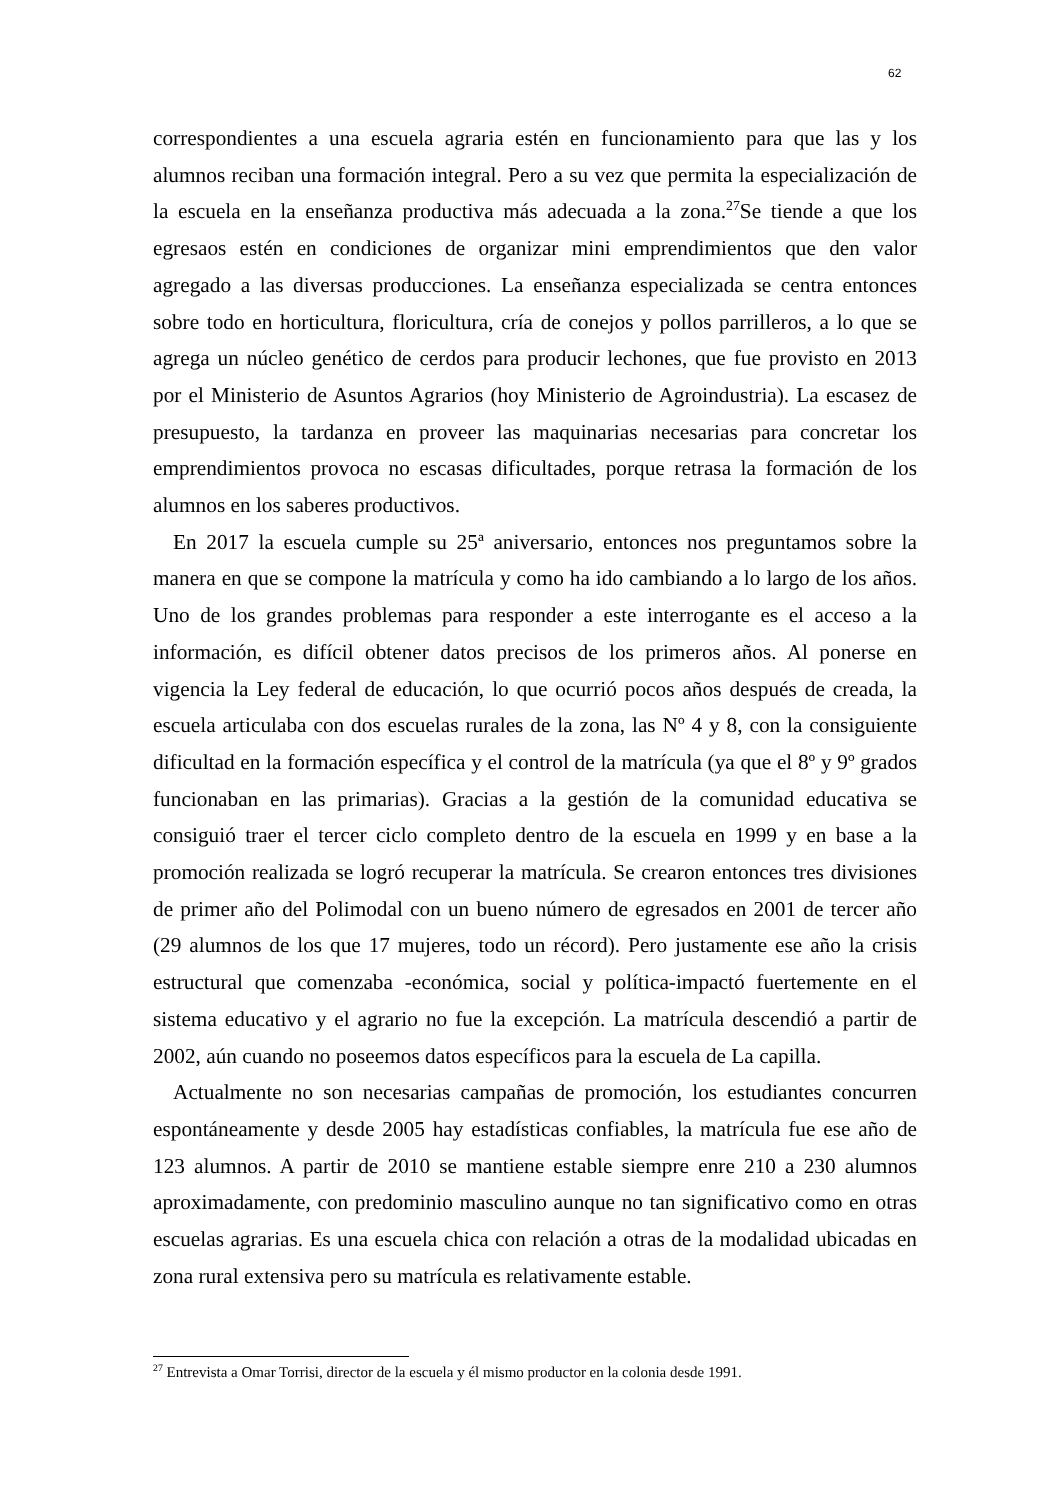62
correspondientes a una escuela agraria estén en funcionamiento para que las y los alumnos reciban una formación integral. Pero a su vez que permita la especialización de la escuela en la enseñanza productiva más adecuada a la zona.<sup>27</sup>Se tiende a que los egresaos estén en condiciones de organizar mini emprendimientos que den valor agregado a las diversas producciones. La enseñanza especializada se centra entonces sobre todo en horticultura, floricultura, cría de conejos y pollos parrilleros, a lo que se agrega un núcleo genético de cerdos para producir lechones, que fue provisto en 2013 por el Ministerio de Asuntos Agrarios (hoy Ministerio de Agroindustria). La escasez de presupuesto, la tardanza en proveer las maquinarias necesarias para concretar los emprendimientos provoca no escasas dificultades, porque retrasa la formación de los alumnos en los saberes productivos.
En 2017 la escuela cumple su 25ª aniversario, entonces nos preguntamos sobre la manera en que se compone la matrícula y como ha ido cambiando a lo largo de los años. Uno de los grandes problemas para responder a este interrogante es el acceso a la información, es difícil obtener datos precisos de los primeros años. Al ponerse en vigencia la Ley federal de educación, lo que ocurrió pocos años después de creada, la escuela articulaba con dos escuelas rurales de la zona, las Nº 4 y 8, con la consiguiente dificultad en la formación específica y el control de la matrícula (ya que el 8º y 9º grados funcionaban en las primarias). Gracias a la gestión de la comunidad educativa se consiguió traer el tercer ciclo completo dentro de la escuela en 1999 y en base a la promoción realizada se logró recuperar la matrícula. Se crearon entonces tres divisiones de primer año del Polimodal con un bueno número de egresados en 2001 de tercer año (29 alumnos de los que 17 mujeres, todo un récord). Pero justamente ese año la crisis estructural que comenzaba -económica, social y política-impactó fuertemente en el sistema educativo y el agrario no fue la excepción. La matrícula descendió a partir de 2002, aún cuando no poseemos datos específicos para la escuela de La capilla.
Actualmente no son necesarias campañas de promoción, los estudiantes concurren espontáneamente y desde 2005 hay estadísticas confiables, la matrícula fue ese año de 123 alumnos. A partir de 2010 se mantiene estable siempre enre 210 a 230 alumnos aproximadamente, con predominio masculino aunque no tan significativo como en otras escuelas agrarias. Es una escuela chica con relación a otras de la modalidad ubicadas en zona rural extensiva pero su matrícula es relativamente estable.
<sup>27</sup> Entrevista a Omar Torrisi, director de la escuela y él mismo productor en la colonia desde 1991.